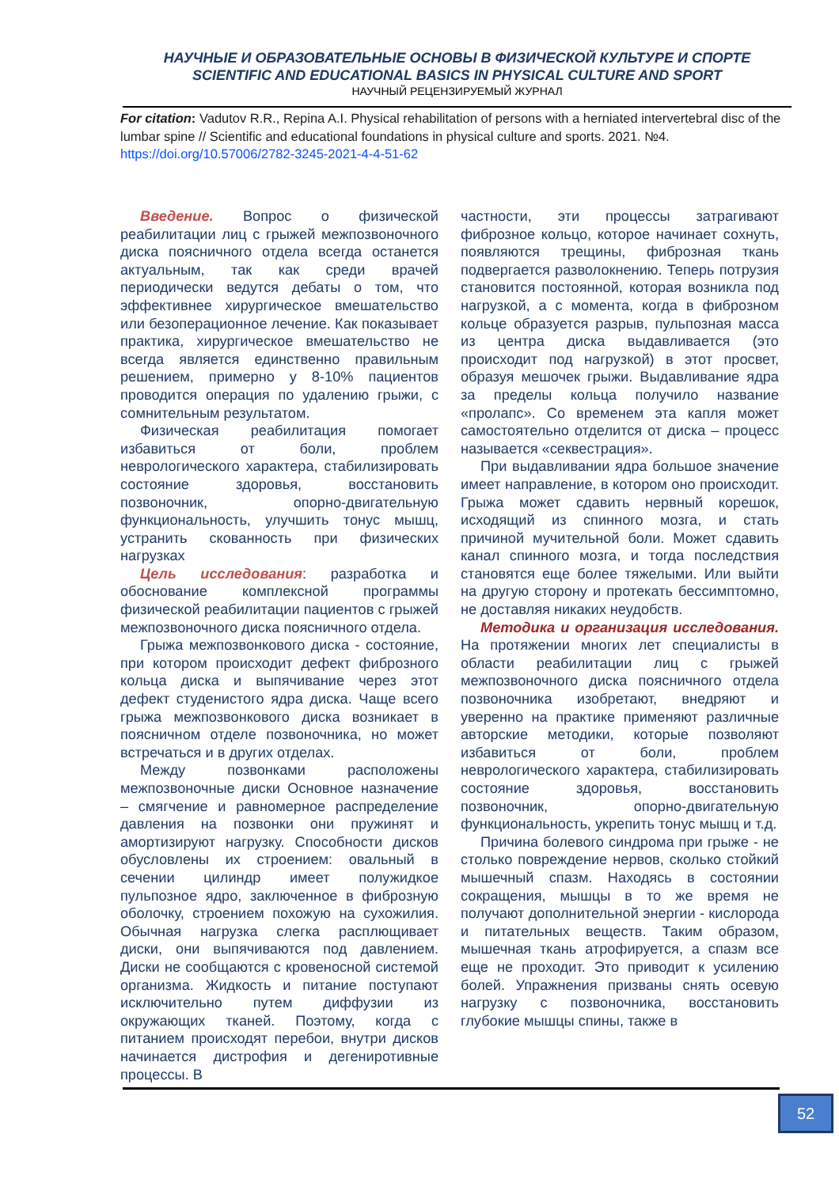НАУЧНЫЕ И ОБРАЗОВАТЕЛЬНЫЕ ОСНОВЫ В ФИЗИЧЕСКОЙ КУЛЬТУРЕ И СПОРТЕ
SCIENTIFIC AND EDUCATIONAL BASICS IN PHYSICAL CULTURE AND SPORT
НАУЧНЫЙ РЕЦЕНЗИРУЕМЫЙ ЖУРНАЛ
For citation: Vadutov R.R., Repina A.I. Physical rehabilitation of persons with a herniated intervertebral disc of the lumbar spine // Scientific and educational foundations in physical culture and sports. 2021. №4. https://doi.org/10.57006/2782-3245-2021-4-4-51-62
Введение. Вопрос о физической реабилитации лиц с грыжей межпозвоночного диска поясничного отдела всегда останется актуальным, так как среди врачей периодически ведутся дебаты о том, что эффективнее хирургическое вмешательство или безоперационное лечение. Как показывает практика, хирургическое вмешательство не всегда является единственно правильным решением, примерно у 8-10% пациентов проводится операция по удалению грыжи, с сомнительным результатом.
Физическая реабилитация помогает избавиться от боли, проблем неврологического характера, стабилизировать состояние здоровья, восстановить позвоночник, опорно-двигательную функциональность, улучшить тонус мышц, устранить скованность при физических нагрузках
Цель исследования: разработка и обоснование комплексной программы физической реабилитации пациентов с грыжей межпозвоночного диска поясничного отдела.
Грыжа межпозвонкового диска - состояние, при котором происходит дефект фиброзного кольца диска и выпячивание через этот дефект студенистого ядра диска. Чаще всего грыжа межпозвонкового диска возникает в поясничном отделе позвоночника, но может встречаться и в других отделах.
Между позвонками расположены межпозвоночные диски Основное назначение – смягчение и равномерное распределение давления на позвонки они пружинят и амортизируют нагрузку. Способности дисков обусловлены их строением: овальный в сечении цилиндр имеет полужидкое пульпозное ядро, заключенное в фиброзную оболочку, строением похожую на сухожилия. Обычная нагрузка слегка расплющивает диски, они выпячиваются под давлением. Диски не сообщаются с кровеносной системой организма. Жидкость и питание поступают исключительно путем диффузии из окружающих тканей. Поэтому, когда с питанием происходят перебои, внутри дисков начинается дистрофия и дегениротивные процессы. В
частности, эти процессы затрагивают фиброзное кольцо, которое начинает сохнуть, появляются трещины, фиброзная ткань подвергается разволокнению. Теперь потрузия становится постоянной, которая возникла под нагрузкой, а с момента, когда в фиброзном кольце образуется разрыв, пульпозная масса из центра диска выдавливается (это происходит под нагрузкой) в этот просвет, образуя мешочек грыжи. Выдавливание ядра за пределы кольца получило название «пролапс». Со временем эта капля может самостоятельно отделится от диска – процесс называется «секвестрация».
При выдавливании ядра большое значение имеет направление, в котором оно происходит. Грыжа может сдавить нервный корешок, исходящий из спинного мозга, и стать причиной мучительной боли. Может сдавить канал спинного мозга, и тогда последствия становятся еще более тяжелыми. Или выйти на другую сторону и протекать бессимптомно, не доставляя никаких неудобств.
Методика и организация исследования. На протяжении многих лет специалисты в области реабилитации лиц с грыжей межпозвоночного диска поясничного отдела позвоночника изобретают, внедряют и уверенно на практике применяют различные авторские методики, которые позволяют избавиться от боли, проблем неврологического характера, стабилизировать состояние здоровья, восстановить позвоночник, опорно-двигательную функциональность, укрепить тонус мышц и т.д.
Причина болевого синдрома при грыже - не столько повреждение нервов, сколько стойкий мышечный спазм. Находясь в состоянии сокращения, мышцы в то же время не получают дополнительной энергии - кислорода и питательных веществ. Таким образом, мышечная ткань атрофируется, а спазм все еще не проходит. Это приводит к усилению болей. Упражнения призваны снять осевую нагрузку с позвоночника, восстановить глубокие мышцы спины, также в
52